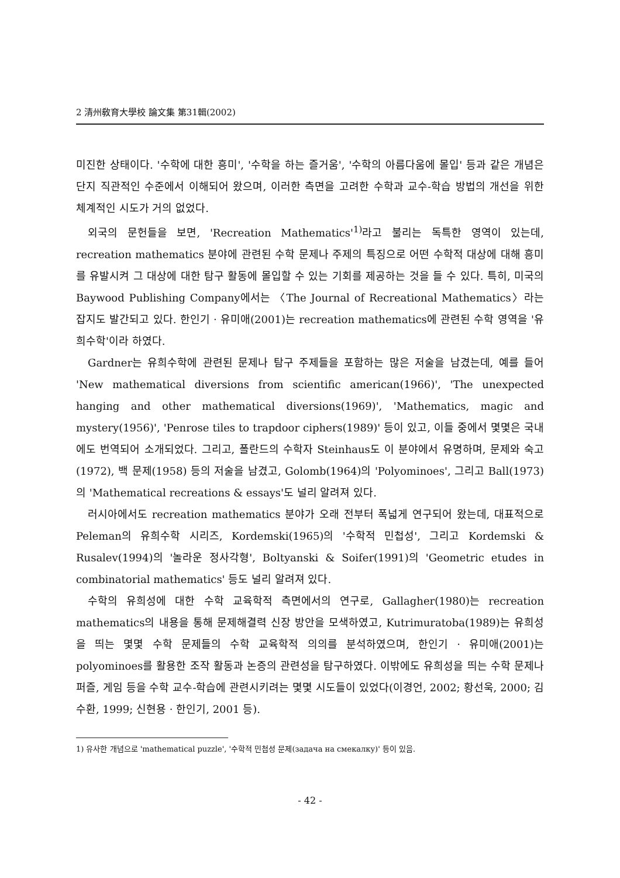2 清州敎育大學校 論文集 第31輯(2002)
미진한 상태이다. '수학에 대한 흥미', '수학을 하는 즐거움', '수학의 아름다움에 몰입' 등과 같은 개념은 단지 직관적인 수준에서 이해되어 왔으며, 이러한 측면을 고려한 수학과 교수-학습 방법의 개선을 위한 체계적인 시도가 거의 없었다.
외국의 문헌들을 보면, 'Recreation Mathematics'<sup>1)</sup>라고 불리는 독특한 영역이 있는데, recreation mathematics 분야에 관련된 수학 문제나 주제의 특징으로 어떤 수학적 대상에 대해 흥미를 유발시켜 그 대상에 대한 탐구 활동에 몰입할 수 있는 기회를 제공하는 것을 들 수 있다. 특히, 미국의 Baywood Publishing Company에서는 〈The Journal of Recreational Mathematics〉라는 잡지도 발간되고 있다. 한인기 · 유미애(2001)는 recreation mathematics에 관련된 수학 영역을 '유희수학'이라 하였다.
Gardner는 유희수학에 관련된 문제나 탐구 주제들을 포함하는 많은 저술을 남겼는데, 예를 들어 'New mathematical diversions from scientific american(1966)', 'The unexpected hanging and other mathematical diversions(1969)', 'Mathematics, magic and mystery(1956)', 'Penrose tiles to trapdoor ciphers(1989)' 등이 있고, 이들 중에서 몇몇은 국내에도 번역되어 소개되었다. 그리고, 폴란드의 수학자 Steinhaus도 이 분야에서 유명하며, 문제와 숙고(1972), 백 문제(1958) 등의 저술을 남겼고, Golomb(1964)의 'Polyominoes', 그리고 Ball(1973)의 'Mathematical recreations & essays'도 널리 알려져 있다.
러시아에서도 recreation mathematics 분야가 오래 전부터 폭넓게 연구되어 왔는데, 대표적으로 Peleman의 유희수학 시리즈, Kordemski(1965)의 '수학적 민첩성', 그리고 Kordemski & Rusalev(1994)의 '놀라운 정사각형', Boltyanski & Soifer(1991)의 'Geometric etudes in combinatorial mathematics' 등도 널리 알려져 있다.
수학의 유희성에 대한 수학 교육학적 측면에서의 연구로, Gallagher(1980)는 recreation mathematics의 내용을 통해 문제해결력 신장 방안을 모색하였고, Kutrimuratoba(1989)는 유희성을 띄는 몇몇 수학 문제들의 수학 교육학적 의의를 분석하였으며, 한인기 · 유미애(2001)는 polyominoes를 활용한 조작 활동과 논증의 관련성을 탐구하였다. 이밖에도 유희성을 띄는 수학 문제나 퍼즐, 게임 등을 수학 교수-학습에 관련시키려는 몇몇 시도들이 있었다(이경언, 2002; 황선욱, 2000; 김수환, 1999; 신현용 · 한인기, 2001 등).
1) 유사한 개념으로 'mathematical puzzle', '수학적 민첩성 문제(задача на смекалку)' 등이 있음.
- 42 -